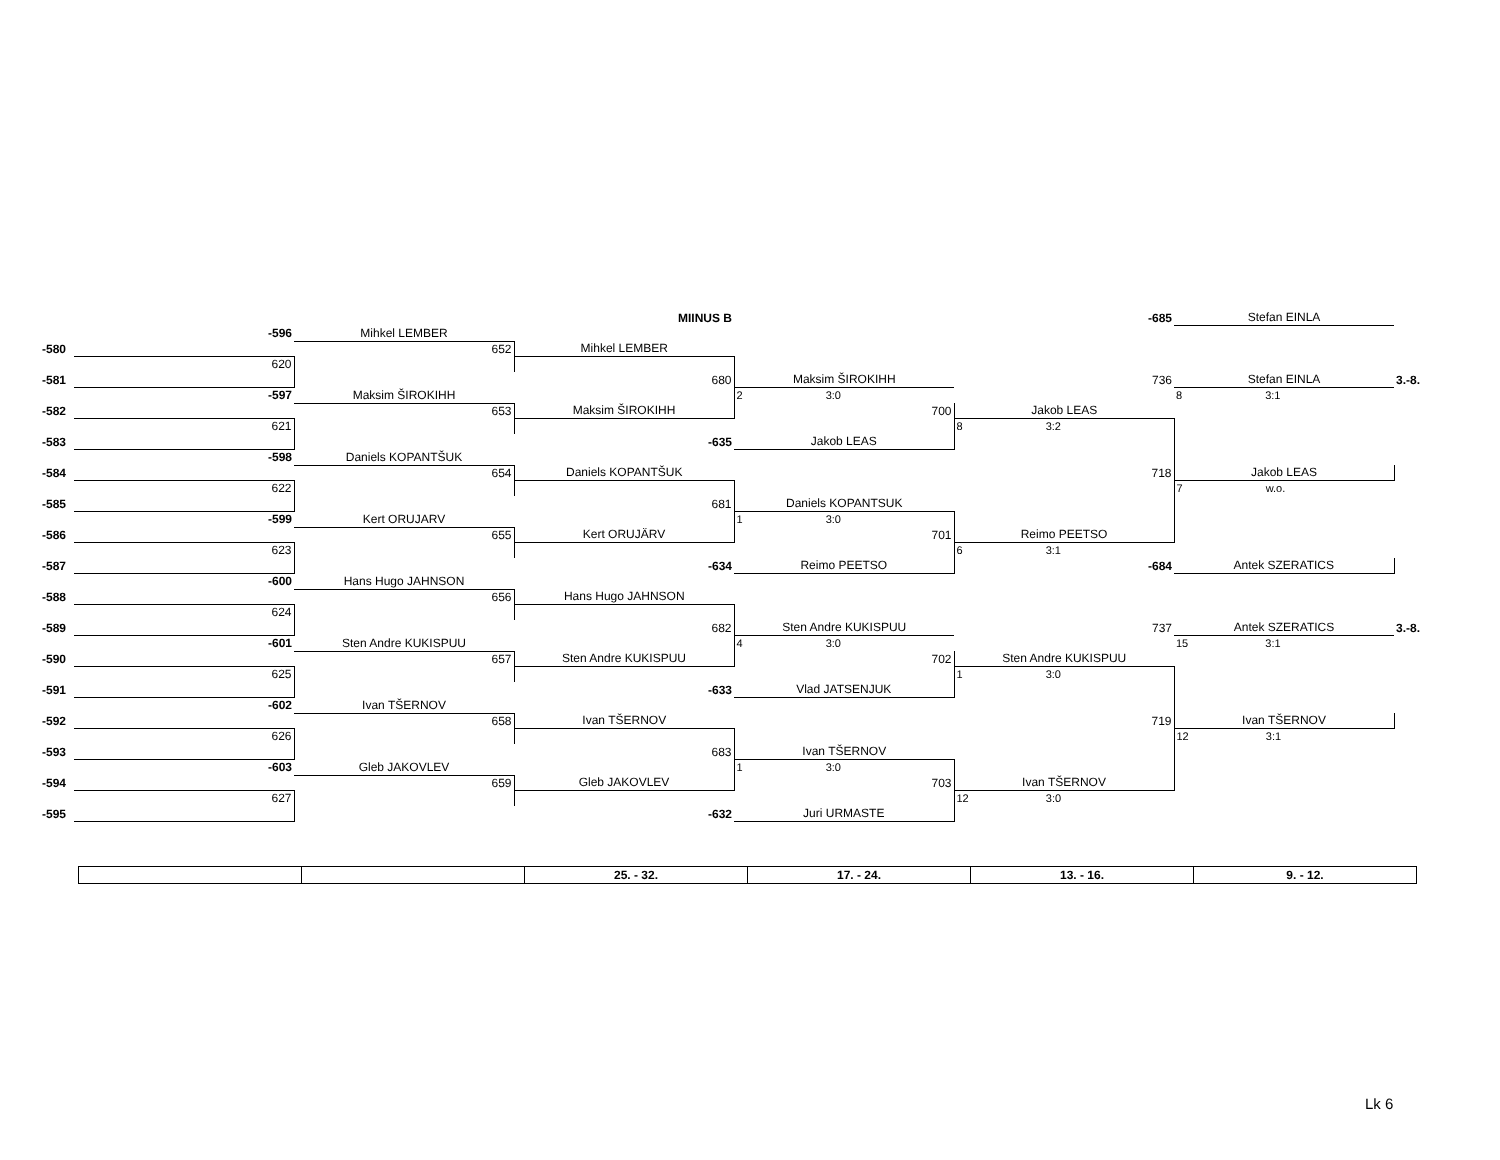| | | | MIINUS B | | -685 | Stefan EINLA | |
| | -596 | Mihkel LEMBER | | | | | |
| -580 | | 652 | Mihkel LEMBER | | | | |
| | 620 | | | | | | |
| -581 | | | 680 | Maksim ŠIROKIHH | 736 | Stefan EINLA | 3.-8. |
| | -597 | Maksim ŠIROKIHH | | 2 3:0 | | 8 3:1 | |
| -582 | | 653 | Maksim ŠIROKIHH | 700 | Jakob LEAS | | |
| | 621 | | | | 8 3:2 | | |
| -583 | | | -635 | Jakob LEAS | | | |
| | -598 | Daniels KOPANTŠUK | | | | | |
| -584 | | 654 | Daniels KOPANTŠUK | | 718 | Jakob LEAS | |
| | 622 | | | | | 7 w.o. | |
| -585 | | | 681 | Daniels KOPANTSUK | | | |
| | -599 | Kert ORUJARV | | 1 3:0 | | | |
| -586 | | 655 | Kert ORUJÄRV | 701 | Reimo PEETSO | | |
| | 623 | | | | 6 3:1 | | |
| -587 | | | -634 | Reimo PEETSO | -684 | Antek SZERATICS | |
| | -600 | Hans Hugo JAHNSON | | | | | |
| -588 | | 656 | Hans Hugo JAHNSON | | | | |
| | 624 | | | | | | |
| -589 | | | 682 | Sten Andre KUKISPUU | 737 | Antek SZERATICS | 3.-8. |
| | -601 | Sten Andre KUKISPUU | | 4 3:0 | | 15 3:1 | |
| -590 | | 657 | Sten Andre KUKISPUU | 702 | Sten Andre KUKISPUU | | |
| | 625 | | | | 1 3:0 | | |
| -591 | | | -633 | Vlad JATSENJUK | | | |
| | -602 | Ivan TŠERNOV | | | | | |
| -592 | | 658 | Ivan TŠERNOV | | 719 | Ivan TŠERNOV | |
| | 626 | | | | | 12 3:1 | |
| -593 | | | 683 | Ivan TŠERNOV | | | |
| | -603 | Gleb JAKOVLEV | | 1 3:0 | | | |
| -594 | | 659 | Gleb JAKOVLEV | 703 | Ivan TŠERNOV | | |
| | 627 | | | | 12 3:0 | | |
| -595 | | | -632 | Juri URMASTE | | | |
| | | 25. - 32. | 17. - 24. | 13. - 16. | 9. - 12. |
Lk 6